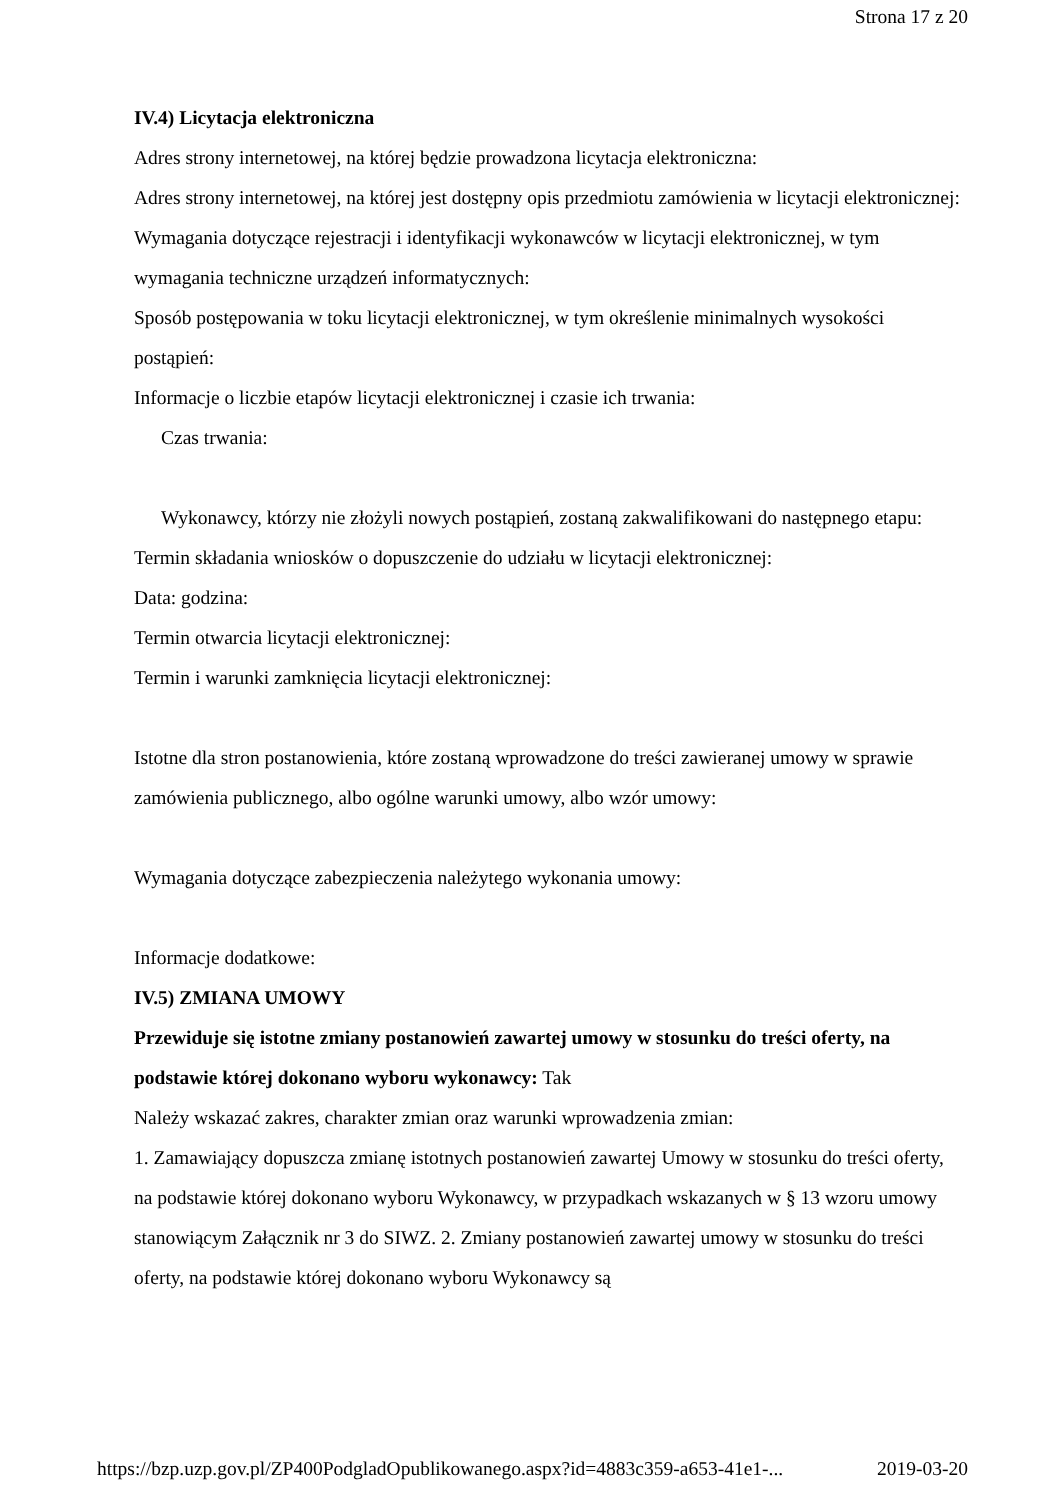Strona 17 z 20
IV.4) Licytacja elektroniczna
Adres strony internetowej, na której będzie prowadzona licytacja elektroniczna:
Adres strony internetowej, na której jest dostępny opis przedmiotu zamówienia w licytacji elektronicznej:
Wymagania dotyczące rejestracji i identyfikacji wykonawców w licytacji elektronicznej, w tym wymagania techniczne urządzeń informatycznych:
Sposób postępowania w toku licytacji elektronicznej, w tym określenie minimalnych wysokości postąpień:
Informacje o liczbie etapów licytacji elektronicznej i czasie ich trwania:
Czas trwania:
Wykonawcy, którzy nie złożyli nowych postąpień, zostaną zakwalifikowani do następnego etapu:
Termin składania wniosków o dopuszczenie do udziału w licytacji elektronicznej:
Data: godzina:
Termin otwarcia licytacji elektronicznej:
Termin i warunki zamknięcia licytacji elektronicznej:
Istotne dla stron postanowienia, które zostaną wprowadzone do treści zawieranej umowy w sprawie zamówienia publicznego, albo ogólne warunki umowy, albo wzór umowy:
Wymagania dotyczące zabezpieczenia należytego wykonania umowy:
Informacje dodatkowe:
IV.5) ZMIANA UMOWY
Przewiduje się istotne zmiany postanowień zawartej umowy w stosunku do treści oferty, na podstawie której dokonano wyboru wykonawcy: Tak
Należy wskazać zakres, charakter zmian oraz warunki wprowadzenia zmian:
1. Zamawiający dopuszcza zmianę istotnych postanowień zawartej Umowy w stosunku do treści oferty, na podstawie której dokonano wyboru Wykonawcy, w przypadkach wskazanych w § 13 wzoru umowy stanowiącym Załącznik nr 3 do SIWZ. 2. Zmiany postanowień zawartej umowy w stosunku do treści oferty, na podstawie której dokonano wyboru Wykonawcy są
https://bzp.uzp.gov.pl/ZP400PodgladOpublikowanego.aspx?id=4883c359-a653-41e1-... 2019-03-20